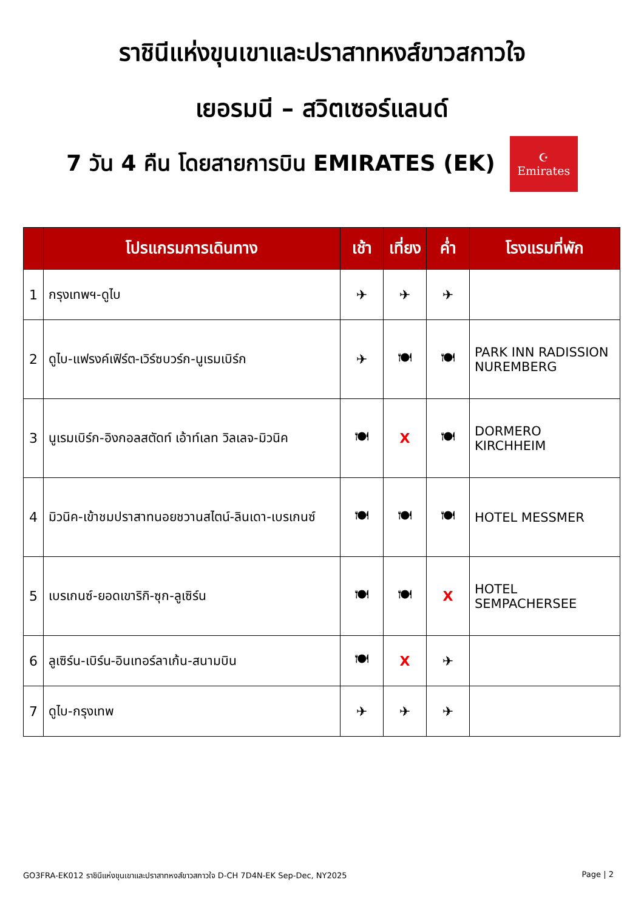ราชินีแห่งขุนเขาและปราสาทหงส์ขาวสกาวใจ
เยอรมนี – สวิตเซอร์แลนด์
7 วัน 4 คืน โดยสายการบิน EMIRATES (EK)
☪
Emirates
| | โปรแกรมการเดินทาง | เช้า | เที่ยง | ค่ำ | โรงแรมที่พัก |
| --- | --- | --- | --- | --- | --- |
| 1 | กรุงเทพฯ-ดูไบ | ✈ | ✈ | ✈ | |
| 2 | ดูไบ-แฟรงค์เฟิร์ต-เวิร์ซบวร์ก-นูเรมเบิร์ก | ✈ | 🍽 | 🍽 | PARK INN RADISSION NUREMBERG |
| 3 | นูเรมเบิร์ก-อิงกอลสตัดท์ เอ้าท์เลท วิลเลจ-มิวนิค | 🍽 | X | 🍽 | DORMERO KIRCHHEIM |
| 4 | มิวนิค-เข้าชมปราสาทนอยชวานสไตน์-ลินเดา-เบรเกนซ์ | 🍽 | 🍽 | 🍽 | HOTEL MESSMER |
| 5 | เบรเกนซ์-ยอดเขาริกิ-ซุก-ลูเซิร์น | 🍽 | 🍽 | X | HOTEL SEMPACHERSEE |
| 6 | ลูเซิร์น-เบิร์น-อินเทอร์ลาเก้น-สนามบิน | 🍽 | X | ✈ | |
| 7 | ดูไบ-กรุงเทพ | ✈ | ✈ | ✈ | |
GO3FRA-EK012 ราชินีแห่งขุนเขาและปราสาทหงส์ขาวสกาวใจ D-CH 7D4N-EK Sep-Dec, NY2025 Page | 2